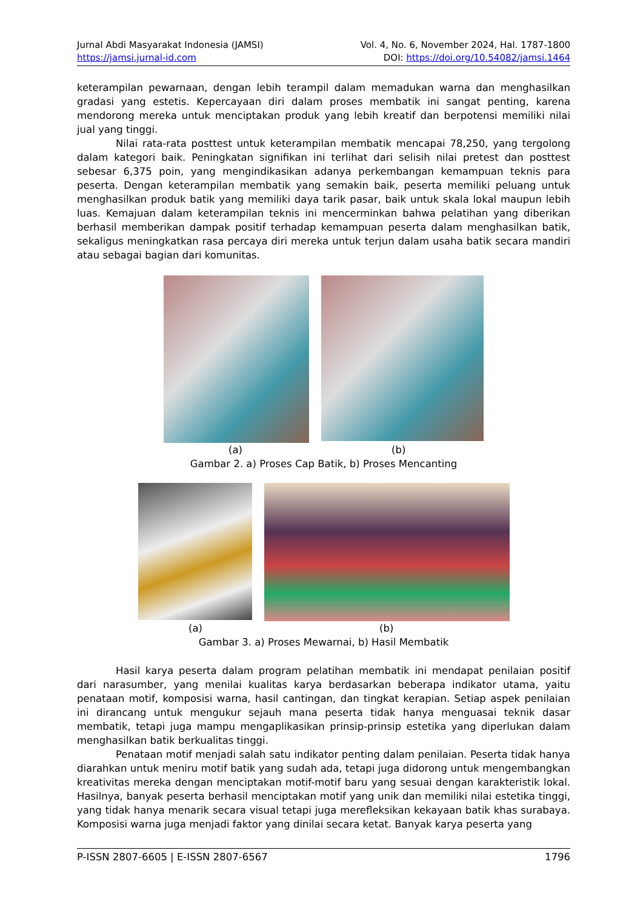Jurnal Abdi Masyarakat Indonesia (JAMSI) Vol. 4, No. 6, November 2024, Hal. 1787-1800
https://jamsi.jurnal-id.com DOI: https://doi.org/10.54082/jamsi.1464
keterampilan pewarnaan, dengan lebih terampil dalam memadukan warna dan menghasilkan gradasi yang estetis. Kepercayaan diri dalam proses membatik ini sangat penting, karena mendorong mereka untuk menciptakan produk yang lebih kreatif dan berpotensi memiliki nilai jual yang tinggi.
Nilai rata-rata posttest untuk keterampilan membatik mencapai 78,250, yang tergolong dalam kategori baik. Peningkatan signifikan ini terlihat dari selisih nilai pretest dan posttest sebesar 6,375 poin, yang mengindikasikan adanya perkembangan kemampuan teknis para peserta. Dengan keterampilan membatik yang semakin baik, peserta memiliki peluang untuk menghasilkan produk batik yang memiliki daya tarik pasar, baik untuk skala lokal maupun lebih luas. Kemajuan dalam keterampilan teknis ini mencerminkan bahwa pelatihan yang diberikan berhasil memberikan dampak positif terhadap kemampuan peserta dalam menghasilkan batik, sekaligus meningkatkan rasa percaya diri mereka untuk terjun dalam usaha batik secara mandiri atau sebagai bagian dari komunitas.
(a) (b)
Gambar 2. a) Proses Cap Batik, b) Proses Mencanting
(a) (b)
Gambar 3. a) Proses Mewarnai, b) Hasil Membatik
Hasil karya peserta dalam program pelatihan membatik ini mendapat penilaian positif dari narasumber, yang menilai kualitas karya berdasarkan beberapa indikator utama, yaitu penataan motif, komposisi warna, hasil cantingan, dan tingkat kerapian. Setiap aspek penilaian ini dirancang untuk mengukur sejauh mana peserta tidak hanya menguasai teknik dasar membatik, tetapi juga mampu mengaplikasikan prinsip-prinsip estetika yang diperlukan dalam menghasilkan batik berkualitas tinggi.
Penataan motif menjadi salah satu indikator penting dalam penilaian. Peserta tidak hanya diarahkan untuk meniru motif batik yang sudah ada, tetapi juga didorong untuk mengembangkan kreativitas mereka dengan menciptakan motif-motif baru yang sesuai dengan karakteristik lokal. Hasilnya, banyak peserta berhasil menciptakan motif yang unik dan memiliki nilai estetika tinggi, yang tidak hanya menarik secara visual tetapi juga merefleksikan kekayaan batik khas surabaya. Komposisi warna juga menjadi faktor yang dinilai secara ketat. Banyak karya peserta yang
P-ISSN 2807-6605 | E-ISSN 2807-6567 1796